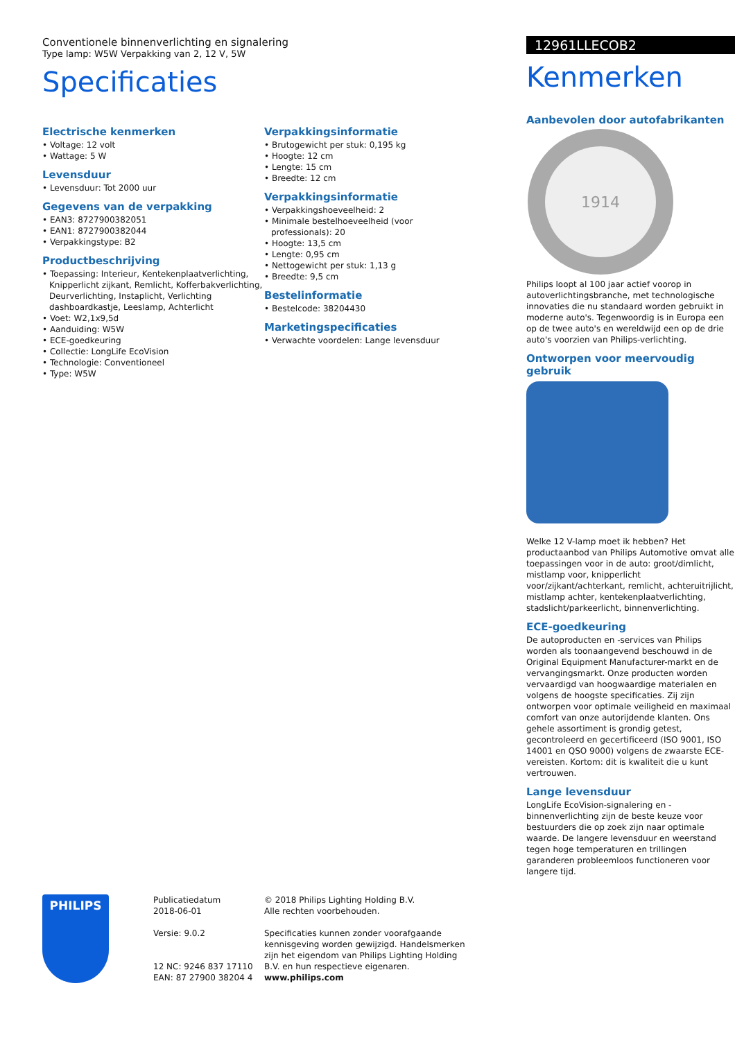Conventionele binnenverlichting en signalering
Type lamp: W5W Verpakking van 2, 12 V, 5W
Specificaties
Electrische kenmerken
• Voltage: 12 volt
• Wattage: 5 W
Levensduur
• Levensduur: Tot 2000 uur
Gegevens van de verpakking
• EAN3: 8727900382051
• EAN1: 8727900382044
• Verpakkingstype: B2
Productbeschrijving
• Toepassing: Interieur, Kentekenplaatverlichting, Knipperlicht zijkant, Remlicht, Kofferbakverlichting, Deurverlichting, Instaplicht, Verlichting dashboardkastje, Leeslamp, Achterlicht
• Voet: W2,1x9,5d
• Aanduiding: W5W
• ECE-goedkeuring
• Collectie: LongLife EcoVision
• Technologie: Conventioneel
• Type: W5W
Verpakkingsinformatie
• Brutogewicht per stuk: 0,195 kg
• Hoogte: 12 cm
• Lengte: 15 cm
• Breedte: 12 cm
Verpakkingsinformatie
• Verpakkingshoeveelheid: 2
• Minimale bestelhoeveelheid (voor professionals): 20
• Hoogte: 13,5 cm
• Lengte: 0,95 cm
• Nettogewicht per stuk: 1,13 g
• Breedte: 9,5 cm
Bestelinformatie
• Bestelcode: 38204430
Marketingspecificaties
• Verwachte voordelen: Lange levensduur
12961LLECOB2
Kenmerken
Aanbevolen door autofabrikanten
1914
Philips loopt al 100 jaar actief voorop in autoverlichtingsbranche, met technologische innovaties die nu standaard worden gebruikt in moderne auto's. Tegenwoordig is in Europa een op de twee auto's en wereldwijd een op de drie auto's voorzien van Philips-verlichting.
Ontworpen voor meervoudig gebruik
Welke 12 V-lamp moet ik hebben? Het productaanbod van Philips Automotive omvat alle toepassingen voor in de auto: groot/dimlicht, mistlamp voor, knipperlicht voor/zijkant/achterkant, remlicht, achteruitrijlicht, mistlamp achter, kentekenplaatverlichting, stadslicht/parkeerlicht, binnenverlichting.
ECE-goedkeuring
De autoproducten en -services van Philips worden als toonaangevend beschouwd in de Original Equipment Manufacturer-markt en de vervangingsmarkt. Onze producten worden vervaardigd van hoogwaardige materialen en volgens de hoogste specificaties. Zij zijn ontworpen voor optimale veiligheid en maximaal comfort van onze autorijdende klanten. Ons gehele assortiment is grondig getest, gecontroleerd en gecertificeerd (ISO 9001, ISO 14001 en QSO 9000) volgens de zwaarste ECE-vereisten. Kortom: dit is kwaliteit die u kunt vertrouwen.
Lange levensduur
LongLife EcoVision-signalering en -binnenverlichting zijn de beste keuze voor bestuurders die op zoek zijn naar optimale waarde. De langere levensduur en weerstand tegen hoge temperaturen en trillingen garanderen probleemloos functioneren voor langere tijd.
PHILIPS
Publicatiedatum
2018-06-01
Versie: 9.0.2
12 NC: 9246 837 17110
EAN: 87 27900 38204 4
© 2018 Philips Lighting Holding B.V.
Alle rechten voorbehouden.
Specificaties kunnen zonder voorafgaande kennisgeving worden gewijzigd. Handelsmerken zijn het eigendom van Philips Lighting Holding B.V. en hun respectieve eigenaren.
www.philips.com